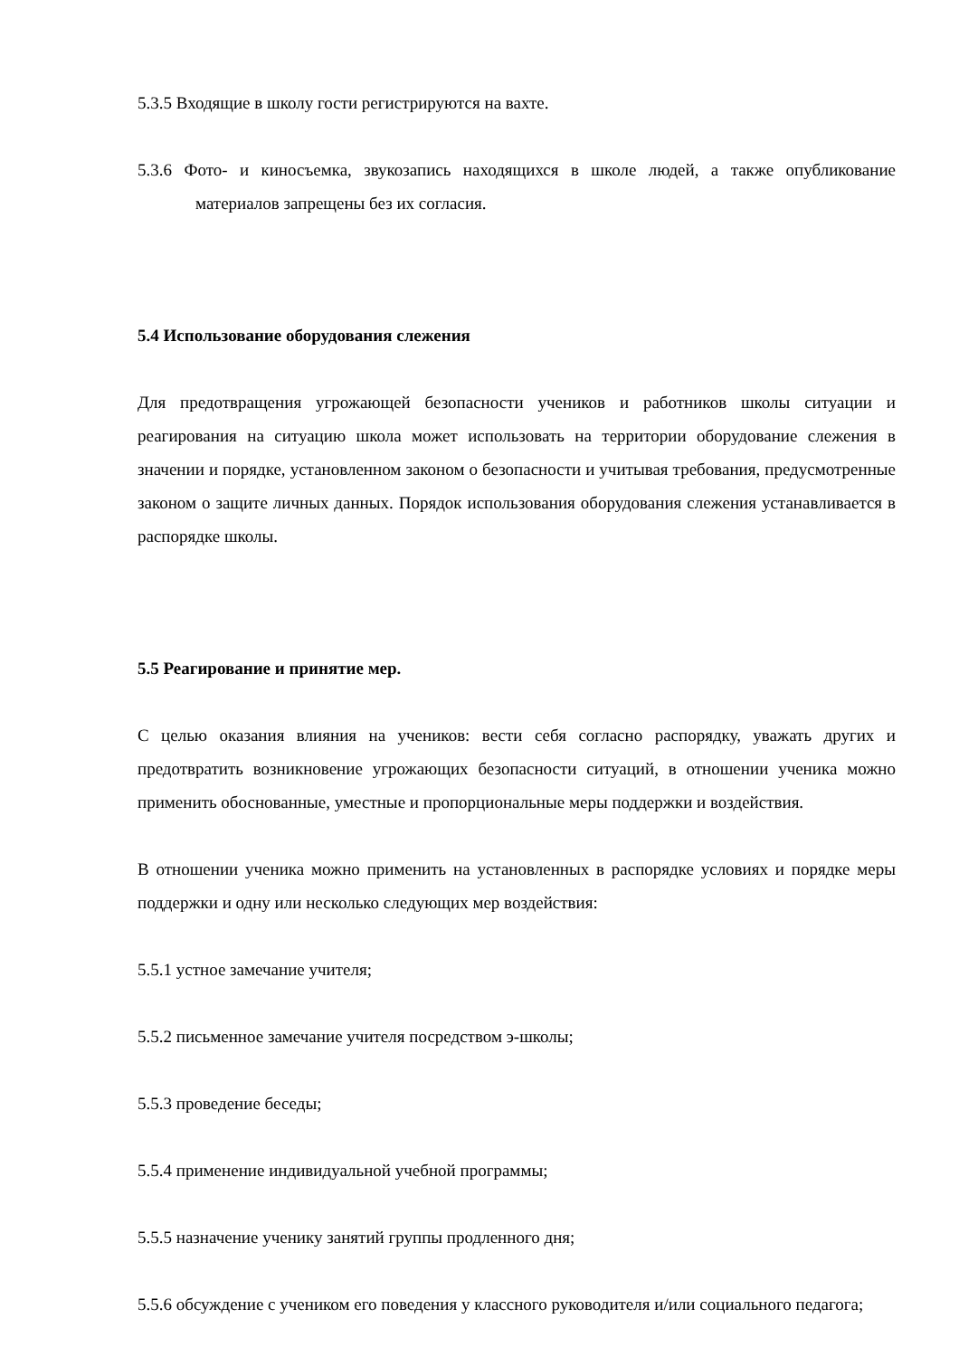5.3.5 Входящие в школу гости регистрируются на вахте.
5.3.6 Фото- и киносъемка, звукозапись находящихся в школе людей, а также опубликование материалов запрещены без их согласия.
5.4 Использование оборудования слежения
Для предотвращения угрожающей безопасности учеников и работников школы ситуации и реагирования на ситуацию школа может использовать на территории оборудование слежения в значении и порядке, установленном законом о безопасности и учитывая требования, предусмотренные законом о защите личных данных. Порядок использования оборудования слежения устанавливается в распорядке школы.
5.5 Реагирование и принятие мер.
С целью оказания влияния на учеников: вести себя согласно распорядку, уважать других и предотвратить возникновение угрожающих безопасности ситуаций, в отношении ученика можно применить обоснованные, уместные и пропорциональные меры поддержки и воздействия.
В отношении ученика можно применить на установленных в распорядке условиях и порядке меры поддержки и одну или несколько следующих мер воздействия:
5.5.1 устное замечание учителя;
5.5.2 письменное замечание учителя посредством э-школы;
5.5.3 проведение беседы;
5.5.4 применение индивидуальной учебной программы;
5.5.5 назначение ученику занятий группы продленного дня;
5.5.6 обсуждение с учеником его поведения у классного руководителя и/или социального педагога;